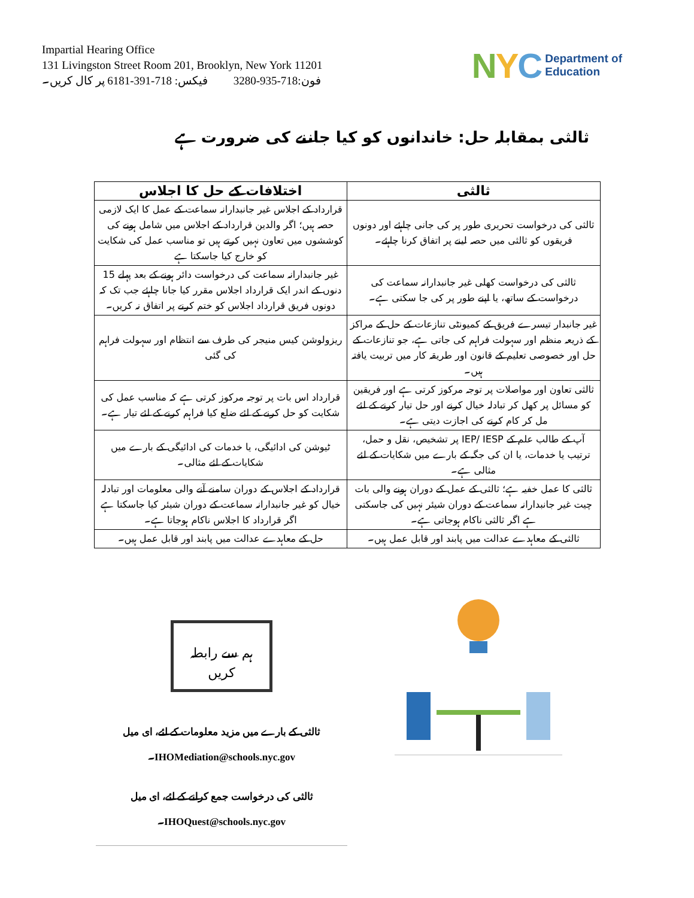Impartial Hearing Office
131 Livingston Street Room 201, Brooklyn, New York 11201
فون:718-935-3280 فیکس: 718-391-6181 پر کال کریں۔
NYC Department of
Education
ثالثی بمقابلہ حل: خاندانوں کو کیا جاننے کی ضرورت ہے
| ثالثی | اختلافات کے حل کا اجلاس |
| --- | --- |
| ثالثی کی درخواست تحریری طور پر کی جانی چاہئے اور دونوں فریقوں کو ثالثی میں حصہ لینے پر اتفاق کرنا چاہئے۔ | قرارداد کے اجلاس غیر جانبدارانہ سماعت کے عمل کا ایک لازمی حصہ ہیں؛ اگر والدین قرارداد کے اجلاس میں شامل ہونے کی کوششوں میں تعاون نہیں کرتے ہیں تو مناسب عمل کی شکایت کو خارج کیا جاسکتا ہے |
| ثالثی کی درخواست کھلی غیر جانبدارانہ سماعت کی درخواست کے ساتھ، یا اپنے طور پر کی جا سکتی ہے۔ | غیر جانبدارانہ سماعت کی درخواست دائر ہونے کے بعد پہلے 15 دنوں کے اندر ایک قرارداد اجلاس مقرر کیا جانا چاہئے جب تک کہ دونوں فریق قرارداد اجلاس کو ختم کرنے پر اتفاق نہ کریں۔ |
| غیر جانبدار تیسرے فریق کے کمیونٹی تنازعات کے حل کے مراکز کے ذریعہ منظم اور سہولت فراہم کی جاتی ہے، جو تنازعات کے حل اور خصوصی تعلیم کے قانون اور طریقہ کار میں تربیت یافتہ ہیں۔ | ریزولوشن کیس منیجر کی طرف سے انتظام اور سہولت فراہم کی گئی |
| ثالثی تعاون اور مواصلات پر توجہ مرکوز کرتی ہے اور فریقین کو مسائل پر کھل کر تبادلہ خیال کرنے اور حل تیار کرنے کے لئے مل کر کام کرنے کی اجازت دیتی ہے۔ | قرارداد اس بات پر توجہ مرکوز کرتی ہے کہ مناسب عمل کی شکایت کو حل کرنے کے لئے ضلع کیا فراہم کرنے کے لئے تیار ہے۔ |
| آپ کے طالب علم کے IEP/ IESP پر تشخیص، نقل و حمل، ترتیب یا خدمات، یا ان کی جگہ کے بارے میں شکایات کے لئے مثالی ہے۔ | ٹیوشن کی ادائیگی، یا خدمات کی ادائیگی کے بارے میں شکایات کے لئے مثالی۔ |
| ثالثی کا عمل خفیہ ہے؛ ثالثی کے عمل کے دوران ہونے والی بات چیت غیر جانبدارانہ سماعت کے دوران شیئر نہیں کی جاسکتی ہے اگر ثالثی ناکام ہوجاتی ہے۔ | قرارداد کے اجلاس کے دوران سامنے آنے والی معلومات اور تبادلہ خیال کو غیر جانبدارانہ سماعت کے دوران شیئر کیا جاسکتا ہے اگر قرارداد کا اجلاس ناکام ہوجاتا ہے۔ |
| ثالثی کے معاہدے عدالت میں پابند اور قابل عمل ہیں۔ | حل کے معاہدے عدالت میں پابند اور قابل عمل ہیں۔ |
ہم سے رابطہ
کریں
ثالثی کے بارے میں مزید معلومات کے لئے، ای میل IHOMediation@schools.nyc.gov۔
ثالثی کی درخواست جمع کرانے کے لئے، ای میل IHOQuest@schools.nyc.gov۔